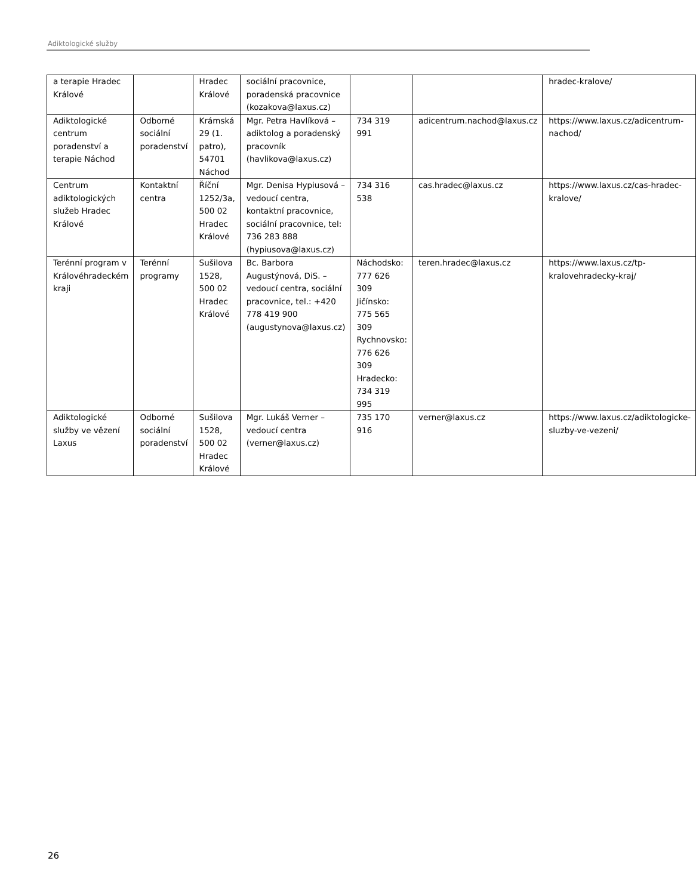Adiktologické služby
| a terapie Hradec Králové | | Hradec Králové | sociální pracovnice, poradenská pracovnice (kozakova@laxus.cz) | | | hradec-kralove/ |
| Adiktologické centrum poradenství a terapie Náchod | Odborné sociální poradenství | Krámská 29 (1. patro), 54701 Náchod | Mgr. Petra Havlíková – adiktolog a poradenský pracovník (havlikova@laxus.cz) | 734 319 991 | adicentrum.nachod@laxus.cz | https://www.laxus.cz/adicentrum-nachod/ |
| Centrum adiktologických služeb Hradec Králové | Kontaktní centra | Říční 1252/3a, 500 02 Hradec Králové | Mgr. Denisa Hypiusová – vedoucí centra, kontaktní pracovnice, sociální pracovnice, tel: 736 283 888 (hypiusova@laxus.cz) | 734 316 538 | cas.hradec@laxus.cz | https://www.laxus.cz/cas-hradec-kralove/ |
| Terénní program v Královéhradeckém kraji | Terénní programy | Sušilova 1528, 500 02 Hradec Králové | Bc. Barbora Augustýnová, DiS. – vedoucí centra, sociální pracovnice, tel.: +420 778 419 900 (augustynova@laxus.cz) | Náchodsko: 777 626 309 Jičínsko: 775 565 309 Rychnovsko: 776 626 309 Hradecko: 734 319 995 | teren.hradec@laxus.cz | https://www.laxus.cz/tp-kralovehradecky-kraj/ |
| Adiktologické služby ve vězení Laxus | Odborné sociální poradenství | Sušilova 1528, 500 02 Hradec Králové | Mgr. Lukáš Verner – vedoucí centra (verner@laxus.cz) | 735 170 916 | verner@laxus.cz | https://www.laxus.cz/adiktologicke-sluzby-ve-vezeni/ |
26